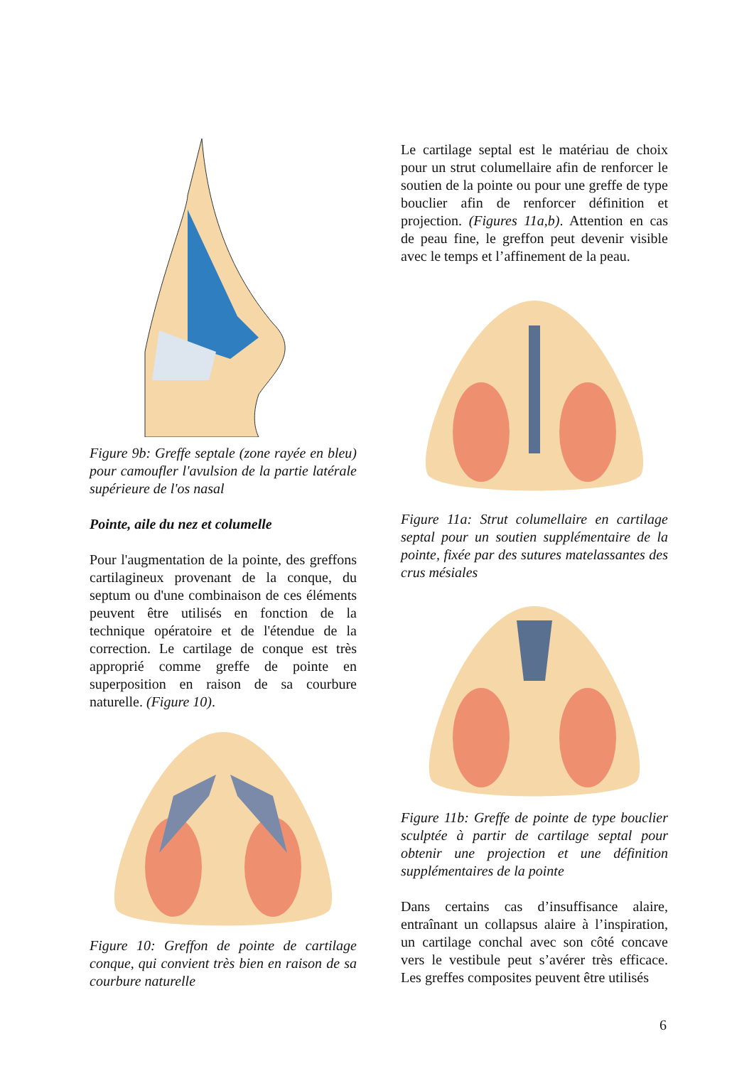Figure 9b: Greffe septale (zone rayée en bleu) pour camoufler l'avulsion de la partie latérale supérieure de l'os nasal
Pointe, aile du nez et columelle
Pour l'augmentation de la pointe, des greffons cartilagineux provenant de la conque, du septum ou d'une combinaison de ces éléments peuvent être utilisés en fonction de la technique opératoire et de l'étendue de la correction. Le cartilage de conque est très approprié comme greffe de pointe en superposition en raison de sa courbure naturelle. (Figure 10).
Figure 10: Greffon de pointe de cartilage conque, qui convient très bien en raison de sa courbure naturelle
Le cartilage septal est le matériau de choix pour un strut columellaire afin de renforcer le soutien de la pointe ou pour une greffe de type bouclier afin de renforcer définition et projection. (Figures 11a,b). Attention en cas de peau fine, le greffon peut devenir visible avec le temps et l’affinement de la peau.
Figure 11a: Strut columellaire en cartilage septal pour un soutien supplémentaire de la pointe, fixée par des sutures matelassantes des crus mésiales
Figure 11b: Greffe de pointe de type bouclier sculptée à partir de cartilage septal pour obtenir une projection et une définition supplémentaires de la pointe
Dans certains cas d’insuffisance alaire, entraînant un collapsus alaire à l’inspiration, un cartilage conchal avec son côté concave vers le vestibule peut s’avérer très efficace. Les greffes composites peuvent être utilisés
6